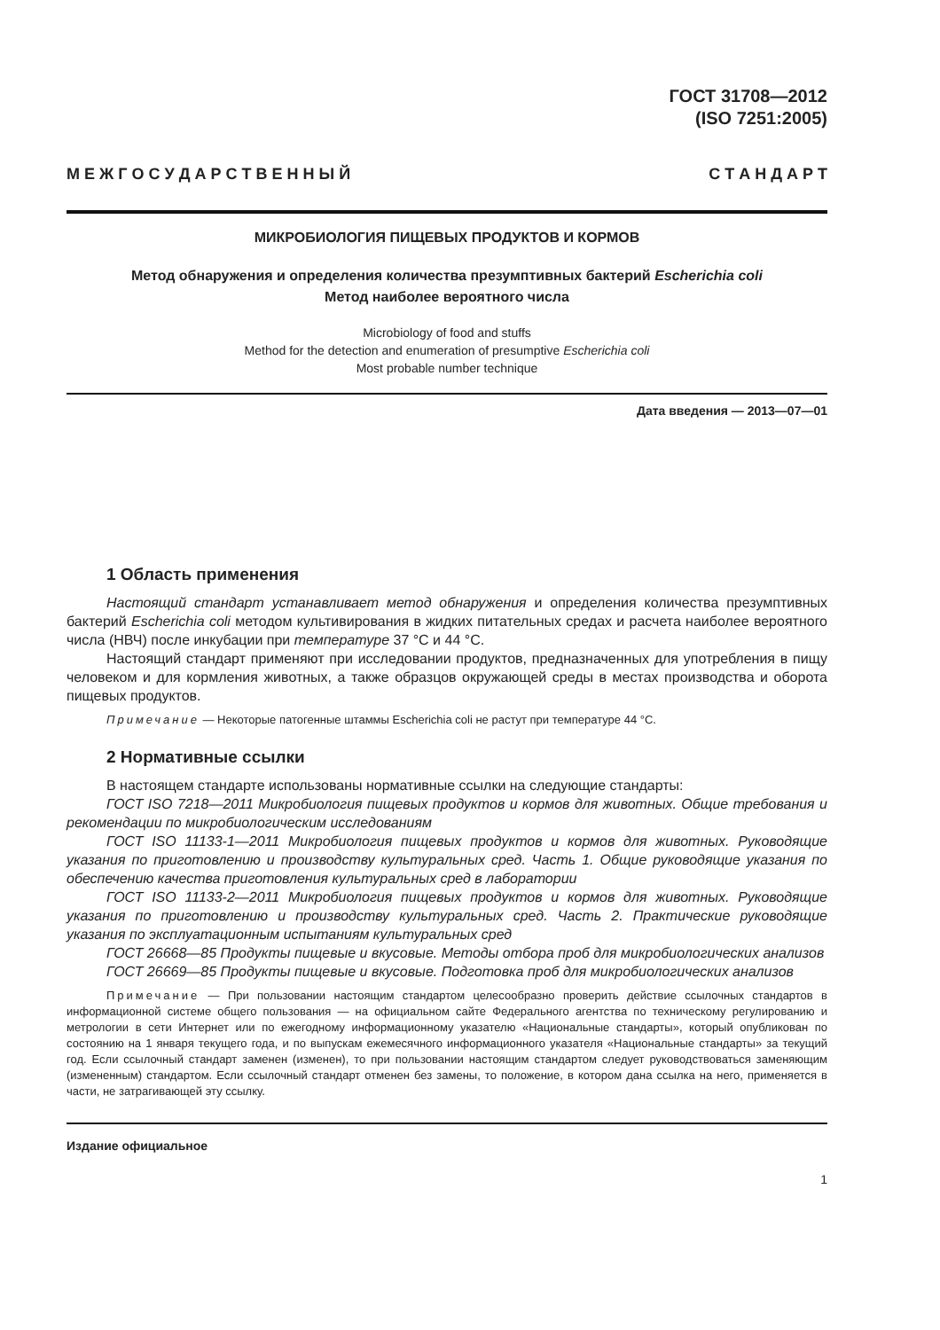ГОСТ 31708—2012
(ISO 7251:2005)
М Е Ж Г О С У Д А Р С Т В Е Н Н Ы Й С Т А Н Д А Р Т
МИКРОБИОЛОГИЯ ПИЩЕВЫХ ПРОДУКТОВ И КОРМОВ
Метод обнаружения и определения количества презумптивных бактерий Escherichia coli
Метод наиболее вероятного числа
Microbiology of food and stuffs
Method for the detection and enumeration of presumptive Escherichia coli
Most probable number technique
Дата введения — 2013—07—01
1 Область применения
Настоящий стандарт устанавливает метод обнаружения и определения количества презумптивных бактерий Escherichia coli методом культивирования в жидких питательных средах и расчета наиболее вероятного числа (НВЧ) после инкубации при температуре 37 °С и 44 °С.
Настоящий стандарт применяют при исследовании продуктов, предназначенных для употребления в пищу человеком и для кормления животных, а также образцов окружающей среды в местах производства и оборота пищевых продуктов.
Примечание — Некоторые патогенные штаммы Escherichia coli не растут при температуре 44 °С.
2 Нормативные ссылки
В настоящем стандарте использованы нормативные ссылки на следующие стандарты:
ГОСТ ISO 7218—2011 Микробиология пищевых продуктов и кормов для животных. Общие требования и рекомендации по микробиологическим исследованиям
ГОСТ ISO 11133-1—2011 Микробиология пищевых продуктов и кормов для животных. Руководящие указания по приготовлению и производству культуральных сред. Часть 1. Общие руководящие указания по обеспечению качества приготовления культуральных сред в лаборатории
ГОСТ ISO 11133-2—2011 Микробиология пищевых продуктов и кормов для животных. Руководящие указания по приготовлению и производству культуральных сред. Часть 2. Практические руководящие указания по эксплуатационным испытаниям культуральных сред
ГОСТ 26668—85 Продукты пищевые и вкусовые. Методы отбора проб для микробиологических анализов
ГОСТ 26669—85 Продукты пищевые и вкусовые. Подготовка проб для микробиологических анализов
Примечание — При пользовании настоящим стандартом целесообразно проверить действие ссылочных стандартов в информационной системе общего пользования — на официальном сайте Федерального агентства по техническому регулированию и метрологии в сети Интернет или по ежегодному информационному указателю «Национальные стандарты», который опубликован по состоянию на 1 января текущего года, и по выпускам ежемесячного информационного указателя «Национальные стандарты» за текущий год. Если ссылочный стандарт заменен (изменен), то при пользовании настоящим стандартом следует руководствоваться заменяющим (измененным) стандартом. Если ссылочный стандарт отменен без замены, то положение, в котором дана ссылка на него, применяется в части, не затрагивающей эту ссылку.
Издание официальное
1